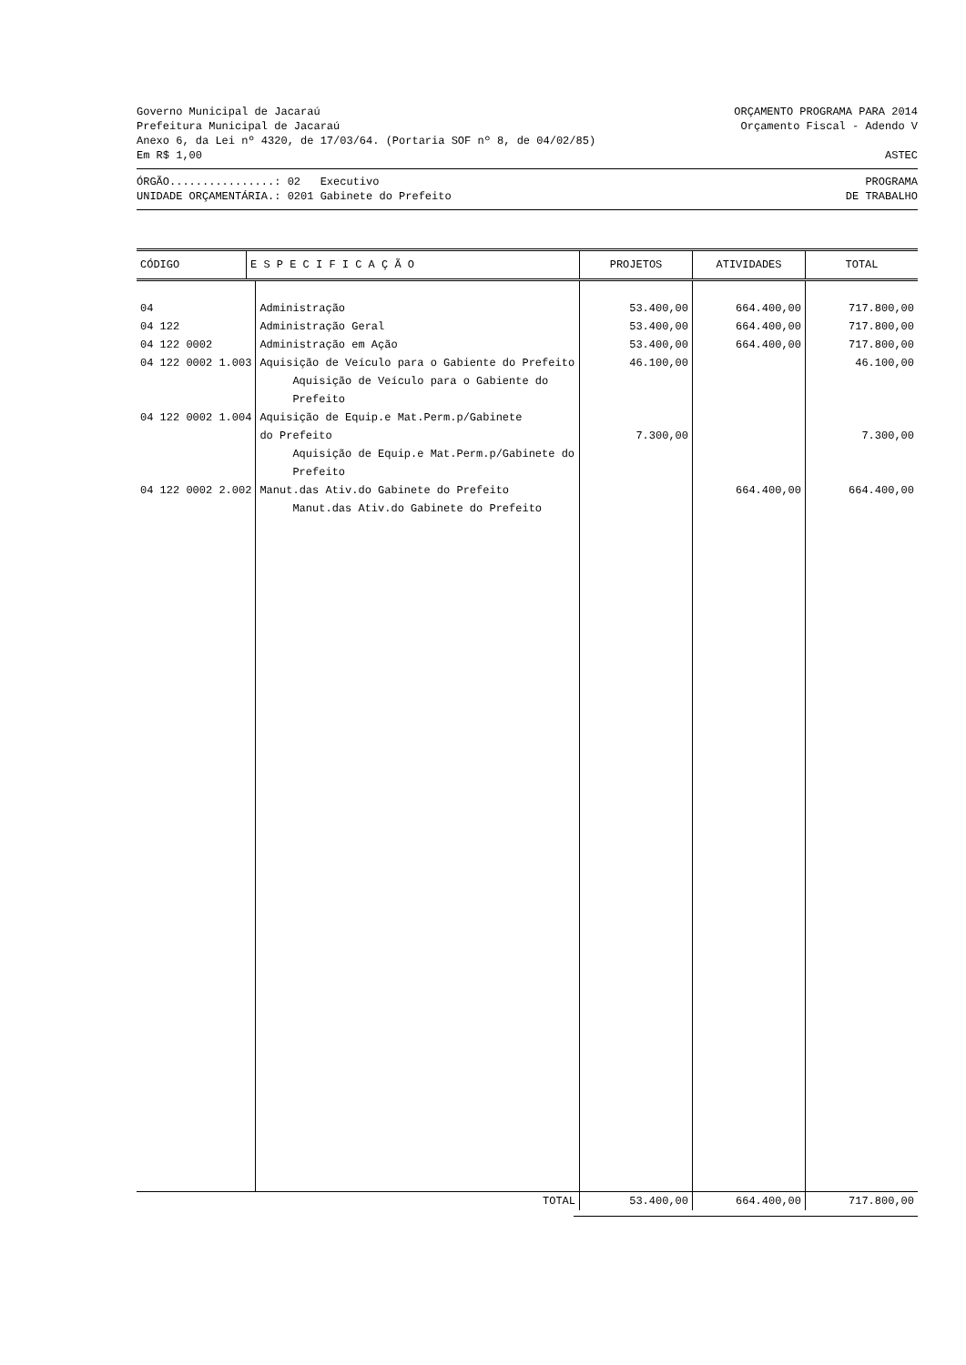Governo Municipal de Jacaraú ORÇAMENTO PROGRAMA PARA 2014
Prefeitura Municipal de Jacaraú Orçamento Fiscal - Adendo V
Anexo 6, da Lei nº 4320, de 17/03/64. (Portaria SOF nº 8, de 04/02/85)
Em R$ 1,00 ASTEC
ÓRGÃO................: 02 Executivo PROGRAMA
UNIDADE ORÇAMENTÁRIA.: 0201 Gabinete do Prefeito DE TRABALHO
| CÓDIGO | E S P E C I F I C A Ç Ã O | PROJETOS | ATIVIDADES | TOTAL |
| --- | --- | --- | --- | --- |
| 04 | Administração | 53.400,00 | 664.400,00 | 717.800,00 |
| 04 122 | Administração Geral | 53.400,00 | 664.400,00 | 717.800,00 |
| 04 122 0002 | Administração em Ação | 53.400,00 | 664.400,00 | 717.800,00 |
| 04 122 0002 1.003 | Aquisição de Veículo para o Gabiente do Prefeito Aquisição de Veículo para o Gabiente do Prefeito | 46.100,00 | | 46.100,00 |
| 04 122 0002 1.004 | Aquisição de Equip.e Mat.Perm.p/Gabinete do Prefeito Aquisição de Equip.e Mat.Perm.p/Gabinete do Prefeito | 7.300,00 | | 7.300,00 |
| 04 122 0002 2.002 | Manut.das Ativ.do Gabinete do Prefeito Manut.das Ativ.do Gabinete do Prefeito | | 664.400,00 | 664.400,00 |
| TOTAL | 53.400,00 | 664.400,00 | 717.800,00 |